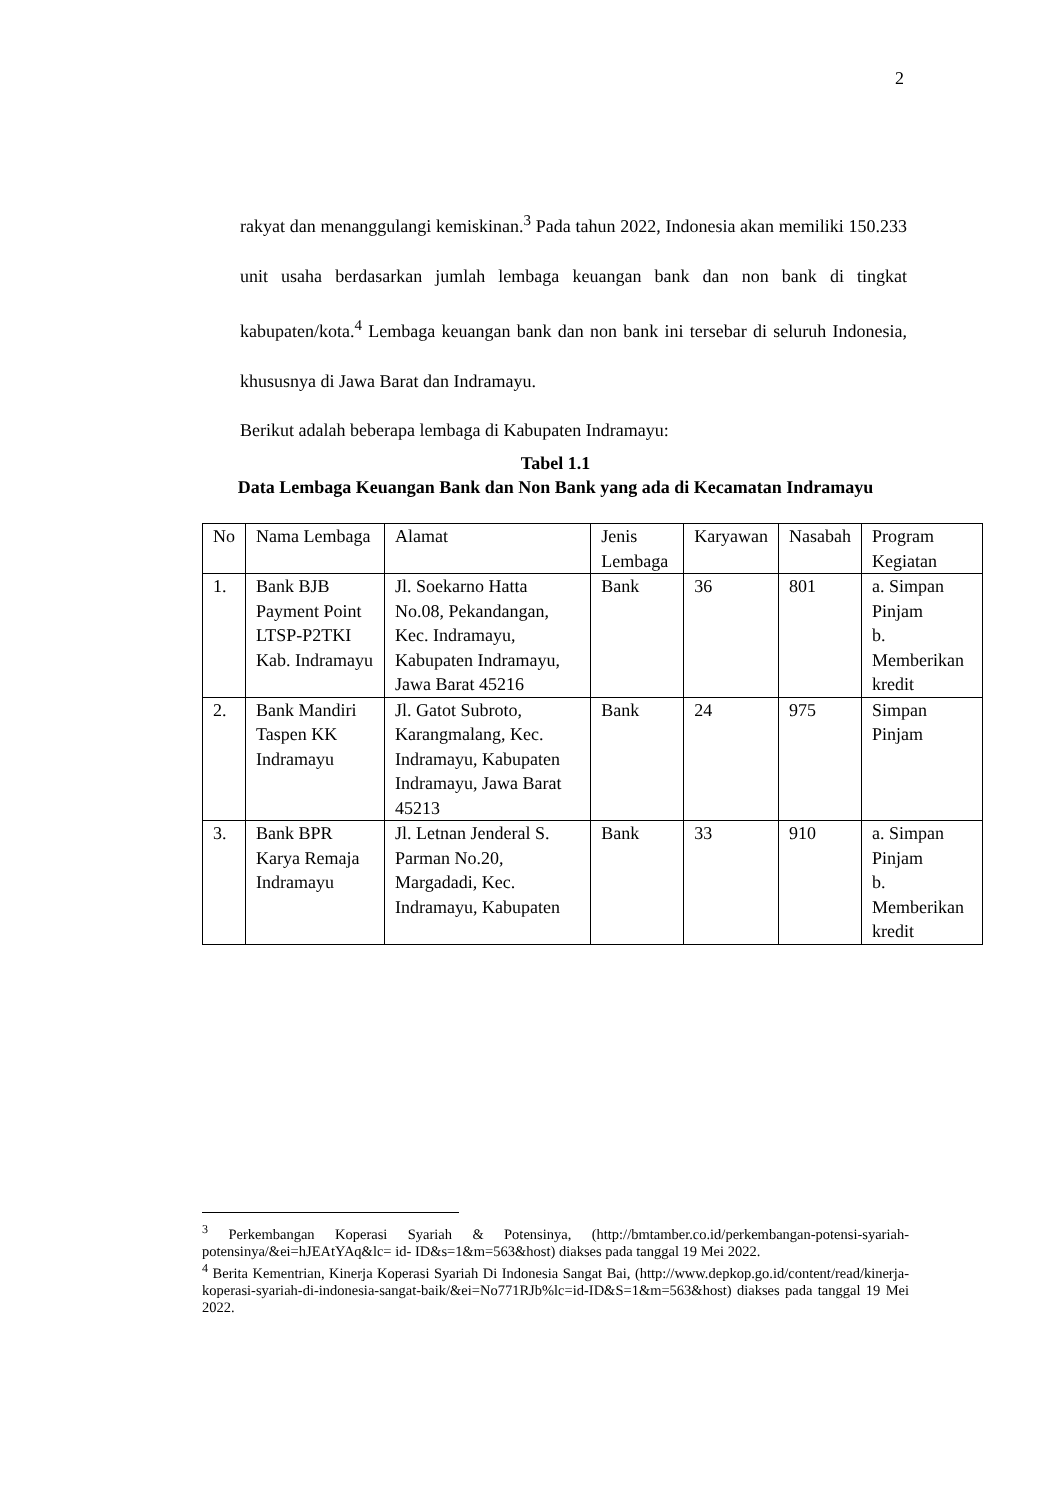2
rakyat dan menanggulangi kemiskinan.<sup>3</sup> Pada tahun 2022, Indonesia akan memiliki 150.233 unit usaha berdasarkan jumlah lembaga keuangan bank dan non bank di tingkat kabupaten/kota.<sup>4</sup> Lembaga keuangan bank dan non bank ini tersebar di seluruh Indonesia, khususnya di Jawa Barat dan Indramayu.
Berikut adalah beberapa lembaga di Kabupaten Indramayu:
Tabel 1.1
Data Lembaga Keuangan Bank dan Non Bank yang ada di Kecamatan Indramayu
| No | Nama Lembaga | Alamat | Jenis Lembaga | Karyawan | Nasabah | Program Kegiatan |
| 1. | Bank BJB Payment Point LTSP-P2TKI Kab. Indramayu | Jl. Soekarno Hatta No.08, Pekandangan, Kec. Indramayu, Kabupaten Indramayu, Jawa Barat 45216 | Bank | 36 | 801 | a. Simpan Pinjam b. Memberikan kredit |
| 2. | Bank Mandiri Taspen KK Indramayu | Jl. Gatot Subroto, Karangmalang, Kec. Indramayu, Kabupaten Indramayu, Jawa Barat 45213 | Bank | 24 | 975 | Simpan Pinjam |
| 3. | Bank BPR Karya Remaja Indramayu | Jl. Letnan Jenderal S. Parman No.20, Margadadi, Kec. Indramayu, Kabupaten | Bank | 33 | 910 | a. Simpan Pinjam b. Memberikan kredit |
<sup>3</sup> Perkembangan Koperasi Syariah & Potensinya, (http://bmtamber.co.id/perkembangan-potensi-syariah-potensinya/&ei=hJEAtYAq&lc= id- ID&s=1&m=563&host) diakses pada tanggal 19 Mei 2022.
<sup>4</sup> Berita Kementrian, Kinerja Koperasi Syariah Di Indonesia Sangat Bai, (http://www.depkop.go.id/content/read/kinerja-koperasi-syariah-di-indonesia-sangat-baik/&ei=No771RJb%lc=id-ID&S=1&m=563&host) diakses pada tanggal 19 Mei 2022.